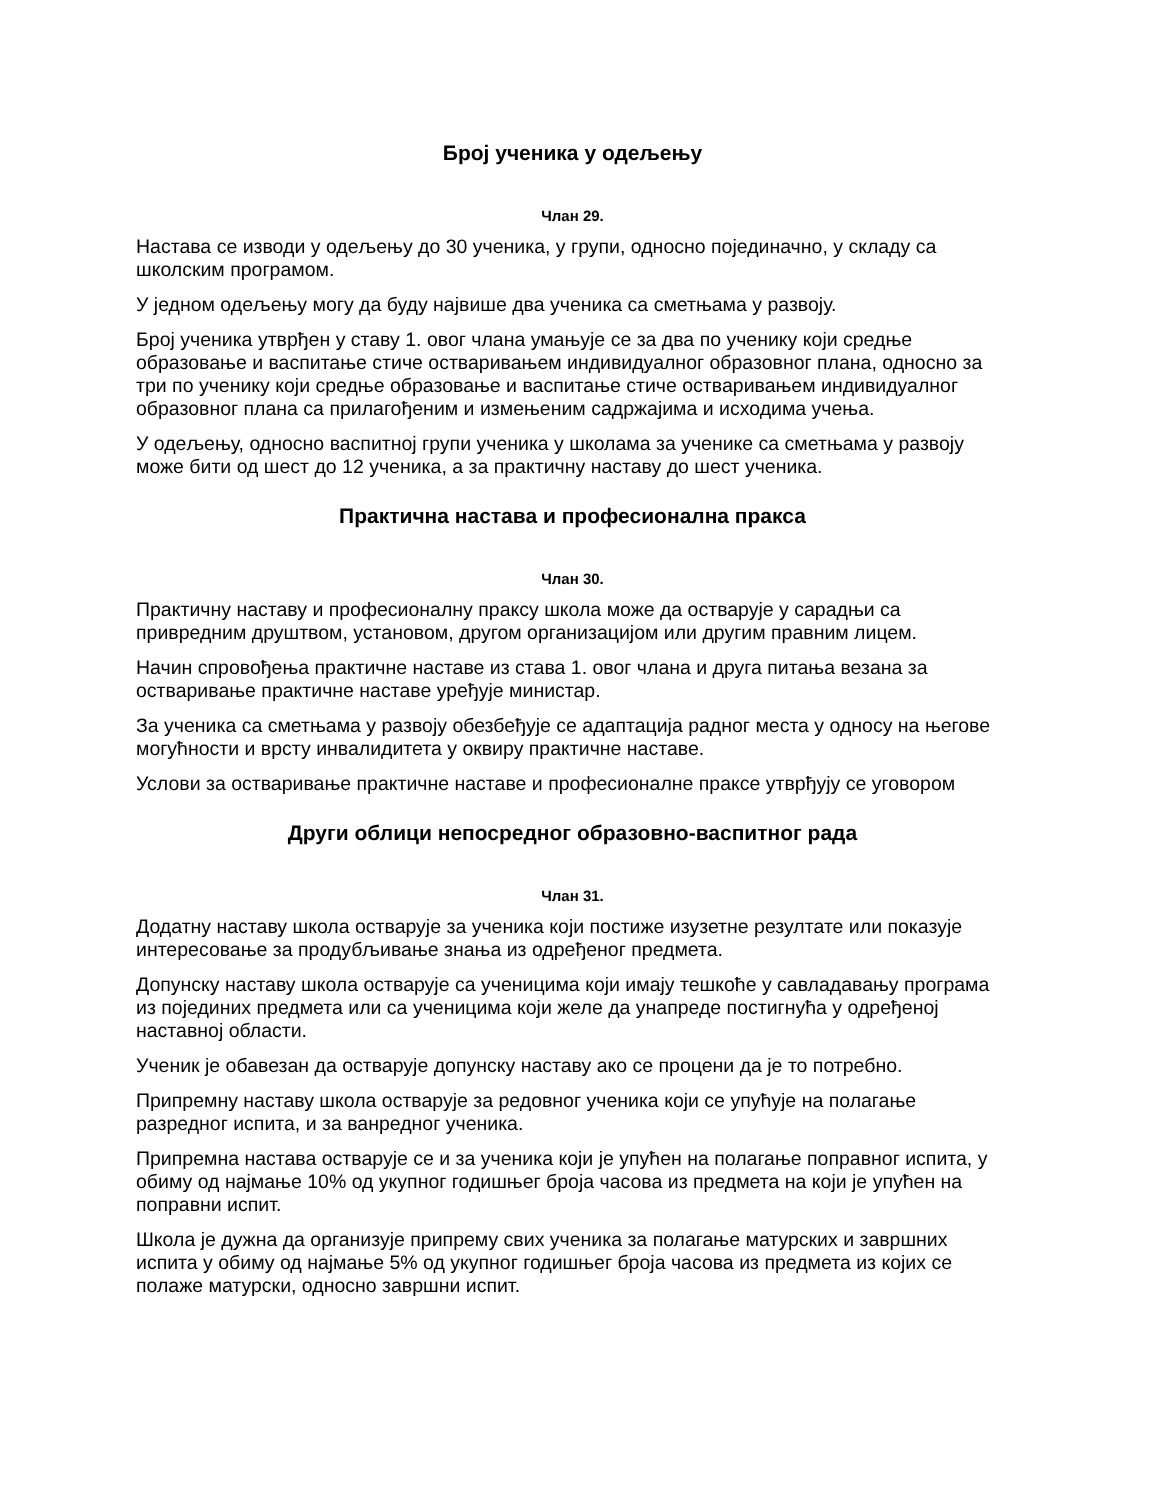Број ученика у одељењу
Члан 29.
Настава се изводи у одељењу до 30 ученика, у групи, односно појединачно, у складу са школским програмом.
У једном одељењу могу да буду највише два ученика са сметњама у развоју.
Број ученика утврђен у ставу 1. овог члана умањује се за два по ученику који средње образовање и васпитање стиче остваривањем индивидуалног образовног плана, односно за три по ученику који средње образовање и васпитање стиче остваривањем индивидуалног образовног плана са прилагођеним и измењеним садржајима и исходима учења.
У одељењу, односно васпитној групи ученика у школама за ученике са сметњама у развоју може бити од шест до 12 ученика, а за практичну наставу до шест ученика.
Практична настава и професионална пракса
Члан 30.
Практичну наставу и професионалну праксу школа може да остварује у сарадњи са привредним друштвом, установом, другом организацијом или другим правним лицем.
Начин спровођења практичне наставе из става 1. овог члана и друга питања везана за остваривање практичне наставе уређује министар.
За ученика са сметњама у развоју обезбеђује се адаптација радног места у односу на његове могућности и врсту инвалидитета у оквиру практичне наставе.
Услови за остваривање практичне наставе и професионалне праксе утврђују се уговором
Други облици непосредног образовно-васпитног рада
Члан 31.
Додатну наставу школа остварује за ученика који постиже изузетне резултате или показује интересовање за продубљивање знања из одређеног предмета.
Допунску наставу школа остварује са ученицима који имају тешкоће у савладавању програма из појединих предмета или са ученицима који желе да унапреде постигнућа у одређеној наставној области.
Ученик је обавезан да остварује допунску наставу ако се процени да је то потребно.
Припремну наставу школа остварује за редовног ученика који се упућује на полагање разредног испита, и за ванредног ученика.
Припремна настава остварује се и за ученика који је упућен на полагање поправног испита, у обиму од најмање 10% од укупног годишњег броја часова из предмета на који је упућен на поправни испит.
Школа је дужна да организује припрему свих ученика за полагање матурских и завршних испита у обиму од најмање 5% од укупног годишњег броја часова из предмета из којих се полаже матурски, односно завршни испит.